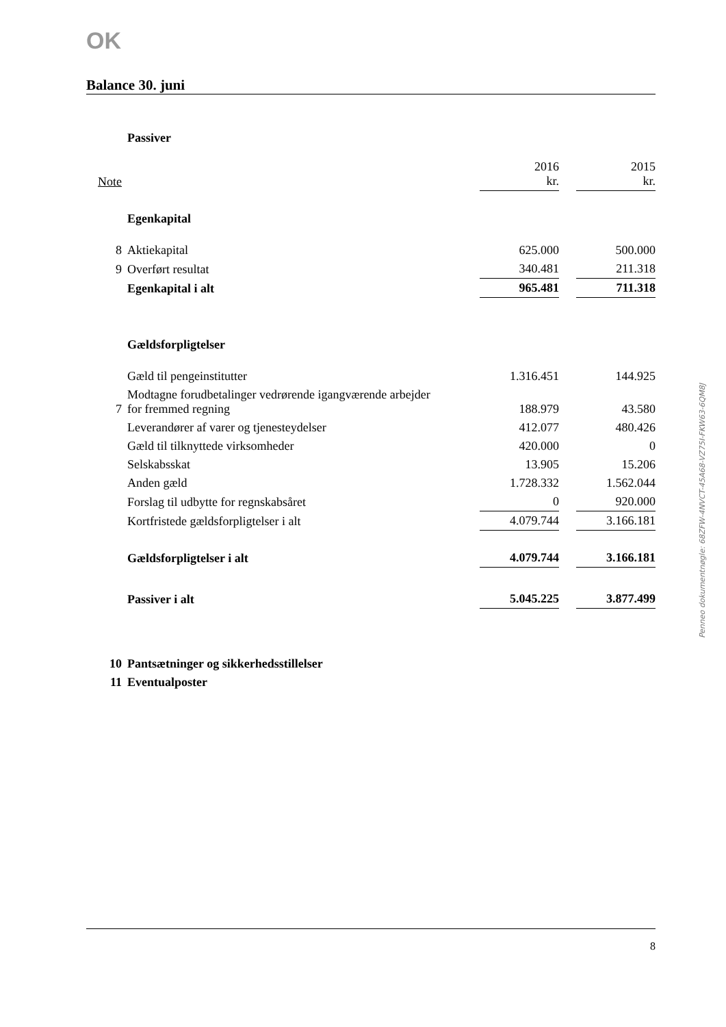OK
Balance 30. juni
| | Passiver | | | |
| Note | | 2016 kr. | | 2015 kr. |
| | Egenkapital | | | |
| 8 | Aktiekapital | 625.000 | | 500.000 |
| 9 | Overført resultat | 340.481 | | 211.318 |
| | Egenkapital i alt | 965.481 | | 711.318 |
| | Gældsforpligtelser | | | |
| | Gæld til pengeinstitutter | 1.316.451 | | 144.925 |
| 7 | Modtagne forudbetalinger vedrørende igangværende arbejder for fremmed regning | 188.979 | | 43.580 |
| | Leverandører af varer og tjenesteydelser | 412.077 | | 480.426 |
| | Gæld til tilknyttede virksomheder | 420.000 | | 0 |
| | Selskabsskat | 13.905 | | 15.206 |
| | Anden gæld | 1.728.332 | | 1.562.044 |
| | Forslag til udbytte for regnskabsåret | 0 | | 920.000 |
| | Kortfristede gældsforpligtelser i alt | 4.079.744 | | 3.166.181 |
| | Gældsforpligtelser i alt | 4.079.744 | | 3.166.181 |
| | Passiver i alt | 5.045.225 | | 3.877.499 |
| 10 | Pantsætninger og sikkerhedsstillelser | | | |
| 11 | Eventualposter | | | |
8
Penneo dokumentnøgle: 68ZFW-4NVCT-45A68-VZ75I-FKW63-6QM8J